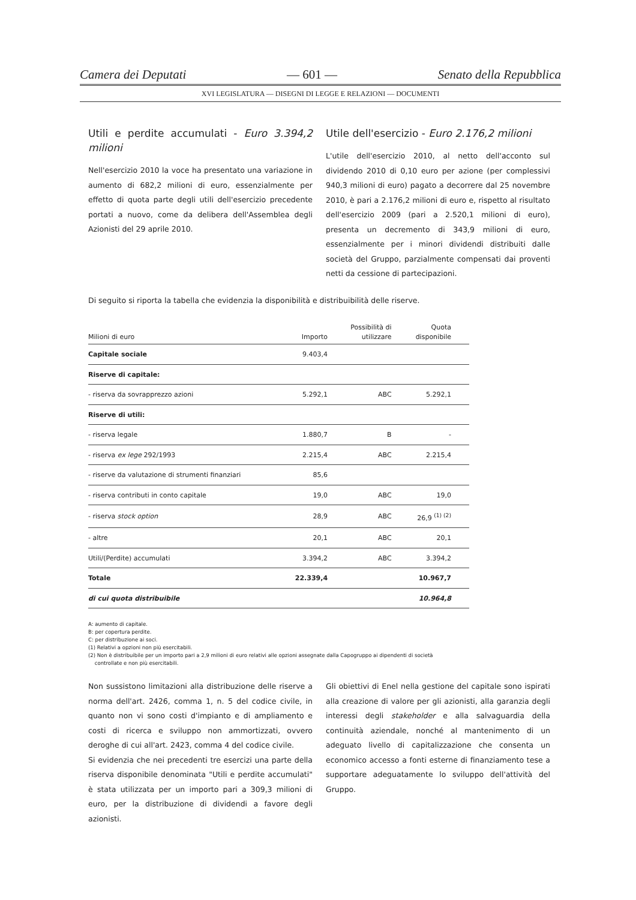Camera dei Deputati — 601 — Senato della Repubblica
XVI LEGISLATURA — DISEGNI DI LEGGE E RELAZIONI — DOCUMENTI
Utili e perdite accumulati - Euro 3.394,2 milioni
Nell'esercizio 2010 la voce ha presentato una variazione in aumento di 682,2 milioni di euro, essenzialmente per effetto di quota parte degli utili dell'esercizio precedente portati a nuovo, come da delibera dell'Assemblea degli Azionisti del 29 aprile 2010.
Utile dell'esercizio - Euro 2.176,2 milioni
L'utile dell'esercizio 2010, al netto dell'acconto sul dividendo 2010 di 0,10 euro per azione (per complessivi 940,3 milioni di euro) pagato a decorrere dal 25 novembre 2010, è pari a 2.176,2 milioni di euro e, rispetto al risultato dell'esercizio 2009 (pari a 2.520,1 milioni di euro), presenta un decremento di 343,9 milioni di euro, essenzialmente per i minori dividendi distribuiti dalle società del Gruppo, parzialmente compensati dai proventi netti da cessione di partecipazioni.
Di seguito si riporta la tabella che evidenzia la disponibilità e distribuibilità delle riserve.
| Milioni di euro | Importo | Possibilità di utilizzare | Quota disponibile |
| --- | --- | --- | --- |
| Capitale sociale | 9.403,4 | | |
| Riserve di capitale: | | | |
| - riserva da sovrapprezzo azioni | 5.292,1 | ABC | 5.292,1 |
| Riserve di utili: | | | |
| - riserva legale | 1.880,7 | B | - |
| - riserva ex lege 292/1993 | 2.215,4 | ABC | 2.215,4 |
| - riserve da valutazione di strumenti finanziari | 85,6 | | |
| - riserva contributi in conto capitale | 19,0 | ABC | 19,0 |
| - riserva stock option | 28,9 | ABC | 26,9 <sup>(1) (2)</sup> |
| - altre | 20,1 | ABC | 20,1 |
| Utili/(Perdite) accumulati | 3.394,2 | ABC | 3.394,2 |
| Totale | 22.339,4 | | 10.967,7 |
| di cui quota distribuibile | | | 10.964,8 |
A: aumento di capitale.
B: per copertura perdite.
C: per distribuzione ai soci.
(1) Relativi a opzioni non più esercitabili.
(2) Non è distribuibile per un importo pari a 2,9 milioni di euro relativi alle opzioni assegnate dalla Capogruppo ai dipendenti di società
controllate e non più esercitabili.
Non sussistono limitazioni alla distribuzione delle riserve a norma dell'art. 2426, comma 1, n. 5 del codice civile, in quanto non vi sono costi d'impianto e di ampliamento e costi di ricerca e sviluppo non ammortizzati, ovvero deroghe di cui all'art. 2423, comma 4 del codice civile.
Si evidenzia che nei precedenti tre esercizi una parte della riserva disponibile denominata "Utili e perdite accumulati" è stata utilizzata per un importo pari a 309,3 milioni di euro, per la distribuzione di dividendi a favore degli azionisti.
Gli obiettivi di Enel nella gestione del capitale sono ispirati alla creazione di valore per gli azionisti, alla garanzia degli interessi degli stakeholder e alla salvaguardia della continuità aziendale, nonché al mantenimento di un adeguato livello di capitalizzazione che consenta un economico accesso a fonti esterne di finanziamento tese a supportare adeguatamente lo sviluppo dell'attività del Gruppo.